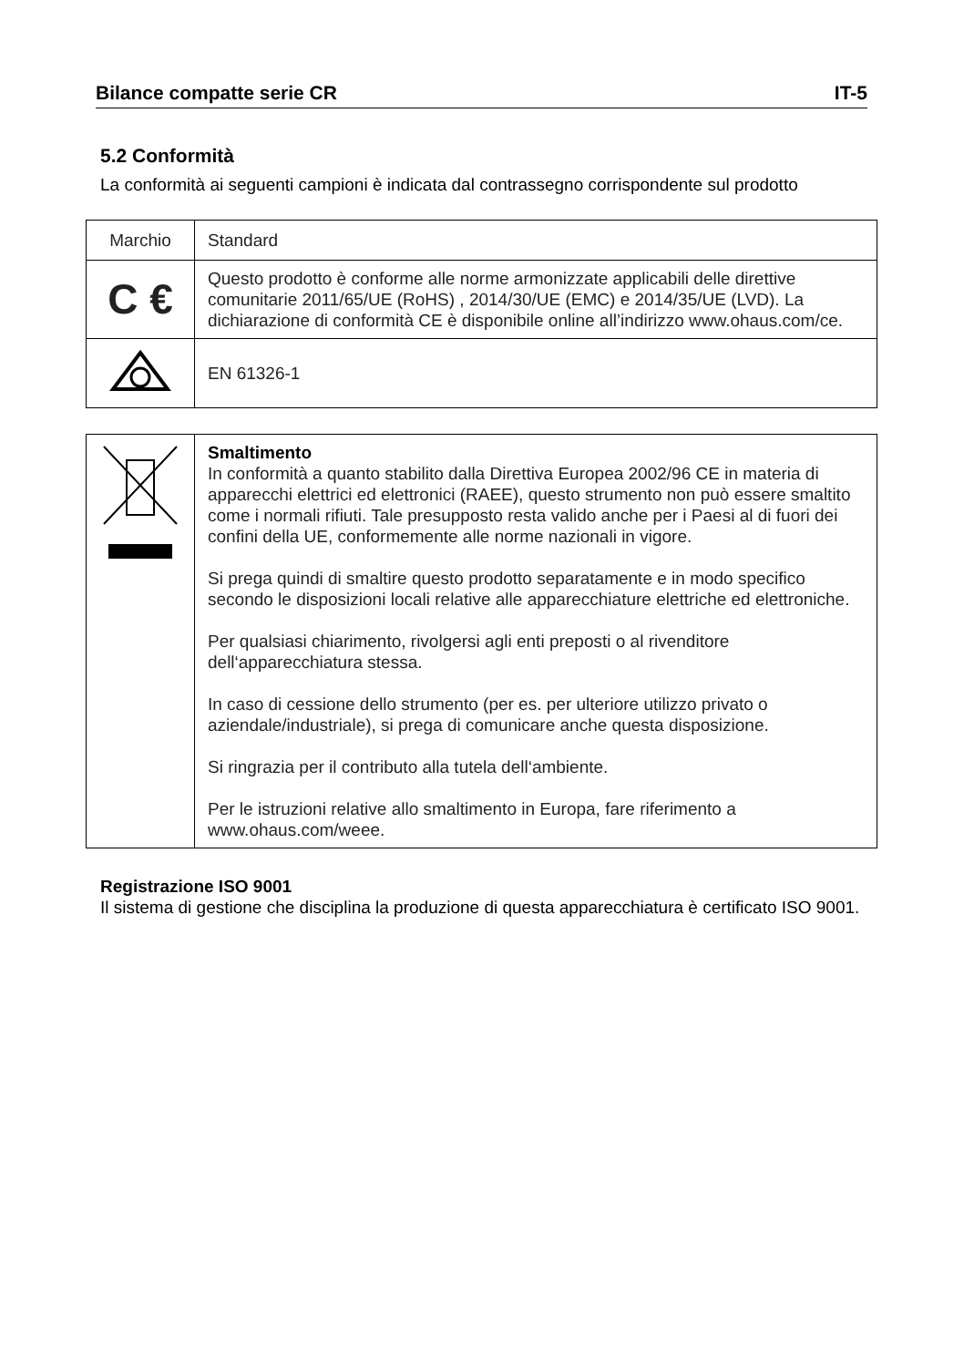Bilance compatte serie CR IT-5
5.2 Conformità
La conformità ai seguenti campioni è indicata dal contrassegno corrispondente sul prodotto
| Marchio | Standard |
| C € | Questo prodotto è conforme alle norme armonizzate applicabili delle direttive comunitarie 2011/65/UE (RoHS) , 2014/30/UE (EMC) e 2014/35/UE (LVD). La dichiarazione di conformità CE è disponibile online all’indirizzo www.ohaus.com/ce. |
| | EN 61326-1 |
| | Smaltimento In conformità a quanto stabilito dalla Direttiva Europea 2002/96 CE in materia di apparecchi elettrici ed elettronici (RAEE), questo strumento non può essere smaltito come i normali rifiuti. Tale presupposto resta valido anche per i Paesi al di fuori dei confini della UE, conformemente alle norme nazionali in vigore. Si prega quindi di smaltire questo prodotto separatamente e in modo specifico secondo le disposizioni locali relative alle apparecchiature elettriche ed elettroniche. Per qualsiasi chiarimento, rivolgersi agli enti preposti o al rivenditore dell‘apparecchiatura stessa. In caso di cessione dello strumento (per es. per ulteriore utilizzo privato o aziendale/industriale), si prega di comunicare anche questa disposizione. Si ringrazia per il contributo alla tutela dell‘ambiente. Per le istruzioni relative allo smaltimento in Europa, fare riferimento a www.ohaus.com/weee. |
Registrazione ISO 9001
Il sistema di gestione che disciplina la produzione di questa apparecchiatura è certificato ISO 9001.